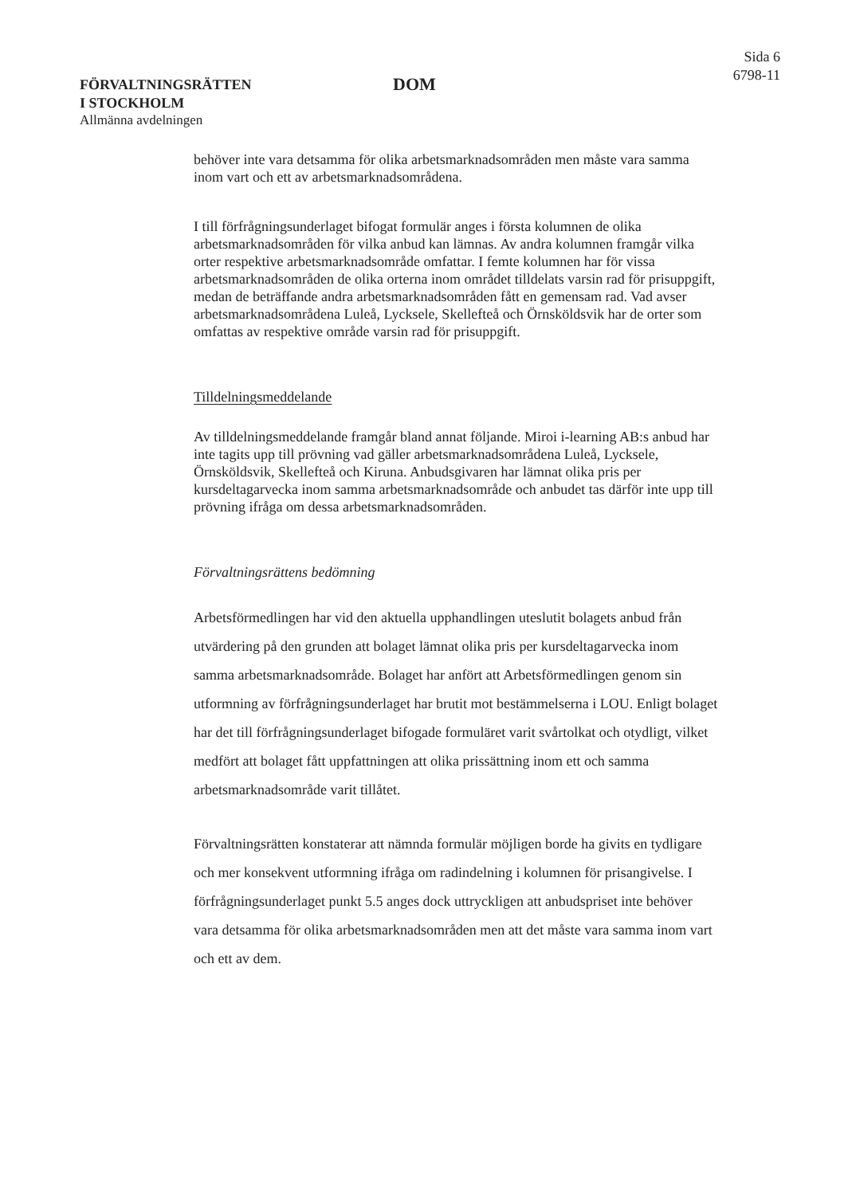FÖRVALTNINGSRÄTTEN
I STOCKHOLM
Allmänna avdelningen
DOM
Sida 6
6798-11
behöver inte vara detsamma för olika arbetsmarknadsområden men måste vara samma inom vart och ett av arbetsmarknadsområdena.
I till förfrågningsunderlaget bifogat formulär anges i första kolumnen de olika arbetsmarknadsområden för vilka anbud kan lämnas. Av andra kolumnen framgår vilka orter respektive arbetsmarknadsområde omfattar. I femte kolumnen har för vissa arbetsmarknadsområden de olika orterna inom området tilldelats varsin rad för prisuppgift, medan de beträffande andra arbetsmarknadsområden fått en gemensam rad. Vad avser arbetsmarknadsområdena Luleå, Lycksele, Skellefteå och Örnsköldsvik har de orter som omfattas av respektive område varsin rad för prisuppgift.
Tilldelningsmeddelande
Av tilldelningsmeddelande framgår bland annat följande. Miroi i-learning AB:s anbud har inte tagits upp till prövning vad gäller arbetsmarknadsområdena Luleå, Lycksele, Örnsköldsvik, Skellefteå och Kiruna. Anbudsgivaren har lämnat olika pris per kursdeltagarvecka inom samma arbetsmarknadsområde och anbudet tas därför inte upp till prövning ifråga om dessa arbetsmarknadsområden.
Förvaltningsrättens bedömning
Arbetsförmedlingen har vid den aktuella upphandlingen uteslutit bolagets anbud från utvärdering på den grunden att bolaget lämnat olika pris per kursdeltagarvecka inom samma arbetsmarknadsområde. Bolaget har anfört att Arbetsförmedlingen genom sin utformning av förfrågningsunderlaget har brutit mot bestämmelserna i LOU. Enligt bolaget har det till förfrågningsunderlaget bifogade formuläret varit svårtolkat och otydligt, vilket medfört att bolaget fått uppfattningen att olika prissättning inom ett och samma arbetsmarknadsområde varit tillåtet.
Förvaltningsrätten konstaterar att nämnda formulär möjligen borde ha givits en tydligare och mer konsekvent utformning ifråga om radindelning i kolumnen för prisangivelse. I förfrågningsunderlaget punkt 5.5 anges dock uttryckligen att anbudspriset inte behöver vara detsamma för olika arbetsmarknadsområden men att det måste vara samma inom vart och ett av dem.